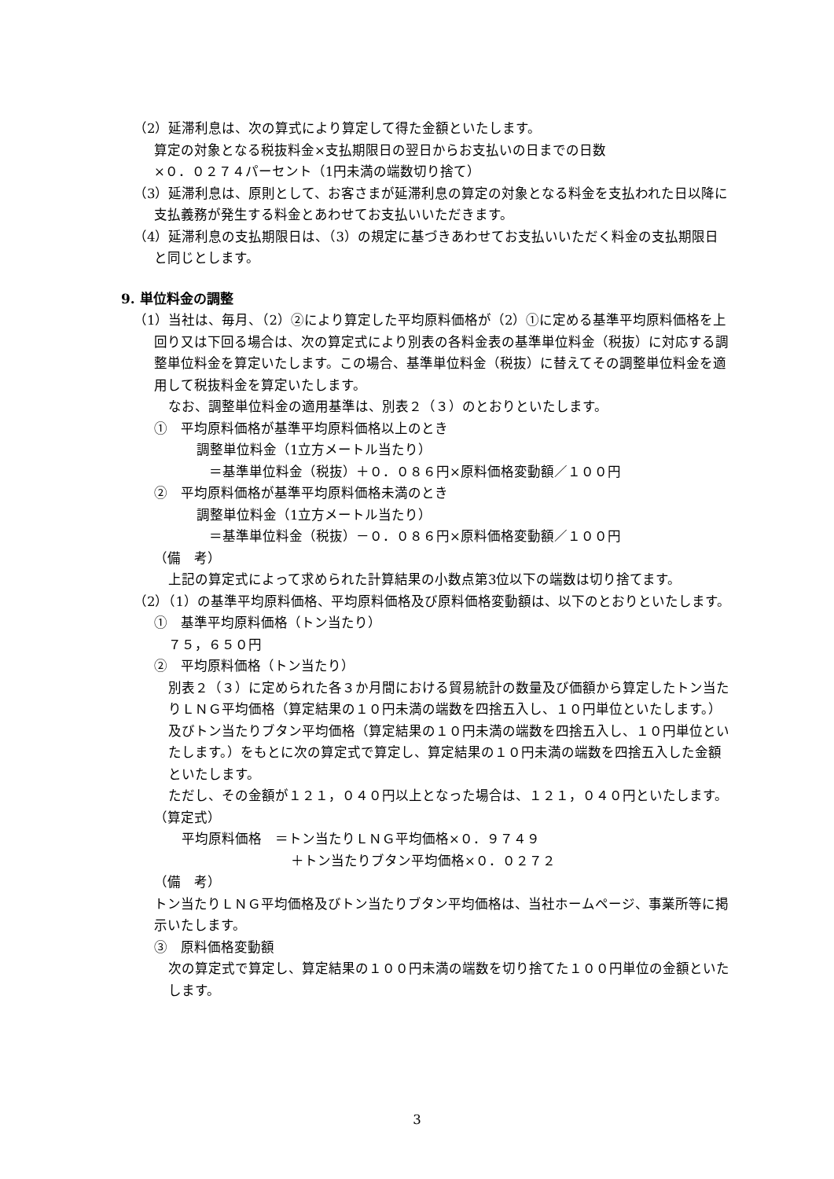（2）延滞利息は、次の算式により算定して得た金額といたします。
算定の対象となる税抜料金×支払期限日の翌日からお支払いの日までの日数
×０．０２７４パーセント（1円未満の端数切り捨て）
（3）延滞利息は、原則として、お客さまが延滞利息の算定の対象となる料金を支払われた日以降に支払義務が発生する料金とあわせてお支払いいただきます。
（4）延滞利息の支払期限日は、（3）の規定に基づきあわせてお支払いいただく料金の支払期限日と同じとします。
9. 単位料金の調整
（1）当社は、毎月、（2）②により算定した平均原料価格が（2）①に定める基準平均原料価格を上回り又は下回る場合は、次の算定式により別表の各料金表の基準単位料金（税抜）に対応する調整単位料金を算定いたします。この場合、基準単位料金（税抜）に替えてその調整単位料金を適用して税抜料金を算定いたします。
なお、調整単位料金の適用基準は、別表２（３）のとおりといたします。
①　平均原料価格が基準平均原料価格以上のとき
調整単位料金（1立方メートル当たり）
＝基準単位料金（税抜）＋０．０８６円×原料価格変動額／１００円
②　平均原料価格が基準平均原料価格未満のとき
調整単位料金（1立方メートル当たり）
＝基準単位料金（税抜）－０．０８６円×原料価格変動額／１００円
（備　考）
上記の算定式によって求められた計算結果の小数点第3位以下の端数は切り捨てます。
（2）（1）の基準平均原料価格、平均原料価格及び原料価格変動額は、以下のとおりといたします。
①　基準平均原料価格（トン当たり）
７５，６５０円
②　平均原料価格（トン当たり）
別表２（３）に定められた各３か月間における貿易統計の数量及び価額から算定したトン当たりＬＮＧ平均価格（算定結果の１０円未満の端数を四捨五入し、１０円単位といたします。）及びトン当たりブタン平均価格（算定結果の１０円未満の端数を四捨五入し、１０円単位といたします。）をもとに次の算定式で算定し、算定結果の１０円未満の端数を四捨五入した金額といたします。
ただし、その金額が１２１，０４０円以上となった場合は、１２１，０４０円といたします。
（算定式）
　平均原料価格　＝トン当たりＬＮＧ平均価格×０．９７４９
＋トン当たりブタン平均価格×０．０２７２
（備　考）
トン当たりＬＮＧ平均価格及びトン当たりブタン平均価格は、当社ホームページ、事業所等に掲示いたします。
③　原料価格変動額
次の算定式で算定し、算定結果の１００円未満の端数を切り捨てた１００円単位の金額といたします。
3